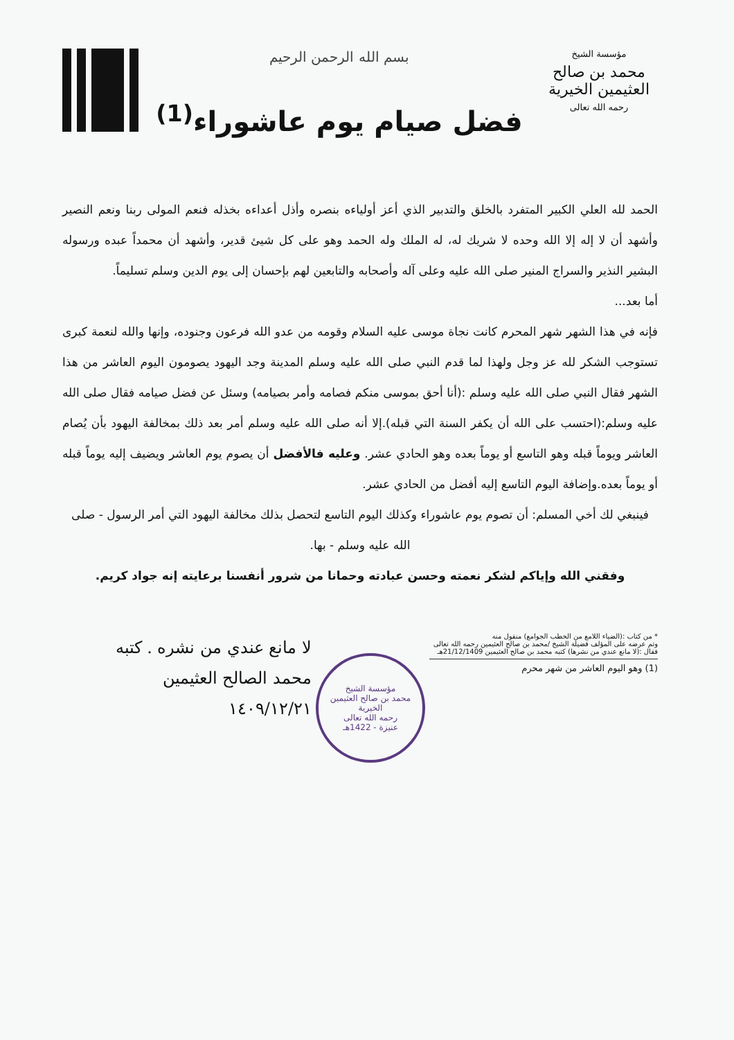مؤسسة الشيخ
محمد بن صالح العثيمين الخيرية
رحمه الله تعالى
بسم الله الرحمن الرحيم
فضل صيام يوم عاشوراء<sup>(1)</sup>
الحمد لله العلي الكبير المتفرد بالخلق والتدبير الذي أعز أولياءه بنصره وأذل أعداءه بخذله فنعم المولى ربنا ونعم النصير وأشهد أن لا إله إلا الله وحده لا شريك له، له الملك وله الحمد وهو على كل شيئ قدير، وأشهد أن محمداً عبده ورسوله البشير النذير والسراج المنير صلى الله عليه وعلى آله وأصحابه والتابعين لهم بإحسان إلى يوم الدين وسلم تسليماً.
أما بعد...
فإنه في هذا الشهر شهر المحرم كانت نجاة موسى عليه السلام وقومه من عدو الله فرعون وجنوده، وإنها والله لنعمة كبرى تستوجب الشكر لله عز وجل ولهذا لما قدم النبي صلى الله عليه وسلم المدينة وجد اليهود يصومون اليوم العاشر من هذا الشهر فقال النبي صلى الله عليه وسلم :(أنا أحق بموسى منكم فصامه وأمر بصيامه) وسئل عن فضل صيامه فقال صلى الله عليه وسلم:(احتسب على الله أن يكفر السنة التي قبله).إلا أنه صلى الله عليه وسلم أمر بعد ذلك بمخالفة اليهود بأن يُصام العاشر ويوماً قبله وهو التاسع أو يوماً بعده وهو الحادي عشر. وعليه فالأفضل أن يصوم يوم العاشر ويضيف إليه يوماً قبله أو يوماً بعده.وإضافة اليوم التاسع إليه أفضل من الحادي عشر.
فينبغي لك أخي المسلم: أن تصوم يوم عاشوراء وكذلك اليوم التاسع لتحصل بذلك مخالفة اليهود التي أمر الرسول - صلى الله عليه وسلم - بها.
وفقني الله وإياكم لشكر نعمته وحسن عبادته وحمانا من شرور أنفسنا برعايته إنه جواد كريم.
* من كتاب :(الضياء اللامع من الخطب الجوامع) منقول منه
وتم عرضه على المؤلف فضيلة الشيخ /محمد بن صالح العثيمين رحمه الله تعالى
فقال :(لا مانع عندي من نشرها) كتبه محمد بن صالح العثيمين 21/12/1409هـ
(1) وهو اليوم العاشر من شهر محرم
مؤسسة الشيخ
محمد بن صالح العثيمين الخيرية
رحمه الله تعالى
عنيزة - 1422هـ
لا مانع عندي من نشره . كتبه
محمد الصالح العثيمين
١٤٠٩/١٢/٢١